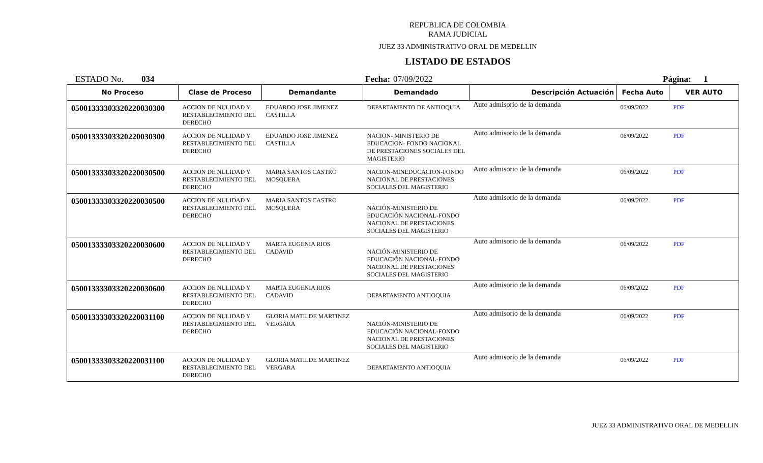REPUBLICA DE COLOMBIA
RAMA JUDICIAL
JUEZ 33 ADMINISTRATIVO ORAL DE MEDELLIN
LISTADO DE ESTADOS
ESTADO No. 034 Fecha: 07/09/2022 Página: 1
| No Proceso | Clase de Proceso | Demandante | Demandado | Descripción Actuación | Fecha Auto | VER AUTO |
| --- | --- | --- | --- | --- | --- | --- |
| 05001333303320220030300 | ACCION DE NULIDAD Y RESTABLECIMIENTO DEL DERECHO | EDUARDO JOSE JIMENEZ CASTILLA | DEPARTAMENTO DE ANTIOQUIA | Auto admisorio de la demanda | 06/09/2022 | PDF |
| 05001333303320220030300 | ACCION DE NULIDAD Y RESTABLECIMIENTO DEL DERECHO | EDUARDO JOSE JIMENEZ CASTILLA | NACION- MINISTERIO DE EDUCACION- FONDO NACIONAL DE PRESTACIONES SOCIALES DEL MAGISTERIO | Auto admisorio de la demanda | 06/09/2022 | PDF |
| 05001333303320220030500 | ACCION DE NULIDAD Y RESTABLECIMIENTO DEL DERECHO | MARIA SANTOS CASTRO MOSQUERA | NACION-MINEDUCACION-FONDO NACIONAL DE PRESTACIONES SOCIALES DEL MAGISTERIO | Auto admisorio de la demanda | 06/09/2022 | PDF |
| 05001333303320220030500 | ACCION DE NULIDAD Y RESTABLECIMIENTO DEL DERECHO | MARIA SANTOS CASTRO MOSQUERA | NACIÓN-MINISTERIO DE EDUCACIÓN NACIONAL-FONDO NACIONAL DE PRESTACIONES SOCIALES DEL MAGISTERIO | Auto admisorio de la demanda | 06/09/2022 | PDF |
| 05001333303320220030600 | ACCION DE NULIDAD Y RESTABLECIMIENTO DEL DERECHO | MARTA EUGENIA RIOS CADAVID | NACIÓN-MINISTERIO DE EDUCACIÓN NACIONAL-FONDO NACIONAL DE PRESTACIONES SOCIALES DEL MAGISTERIO | Auto admisorio de la demanda | 06/09/2022 | PDF |
| 05001333303320220030600 | ACCION DE NULIDAD Y RESTABLECIMIENTO DEL DERECHO | MARTA EUGENIA RIOS CADAVID | DEPARTAMENTO ANTIOQUIA | Auto admisorio de la demanda | 06/09/2022 | PDF |
| 05001333303320220031100 | ACCION DE NULIDAD Y RESTABLECIMIENTO DEL DERECHO | GLORIA MATILDE MARTINEZ VERGARA | NACIÓN-MINISTERIO DE EDUCACIÓN NACIONAL-FONDO NACIONAL DE PRESTACIONES SOCIALES DEL MAGISTERIO | Auto admisorio de la demanda | 06/09/2022 | PDF |
| 05001333303320220031100 | ACCION DE NULIDAD Y RESTABLECIMIENTO DEL DERECHO | GLORIA MATILDE MARTINEZ VERGARA | DEPARTAMENTO ANTIOQUIA | Auto admisorio de la demanda | 06/09/2022 | PDF |
JUEZ 33 ADMINISTRATIVO ORAL DE MEDELLIN